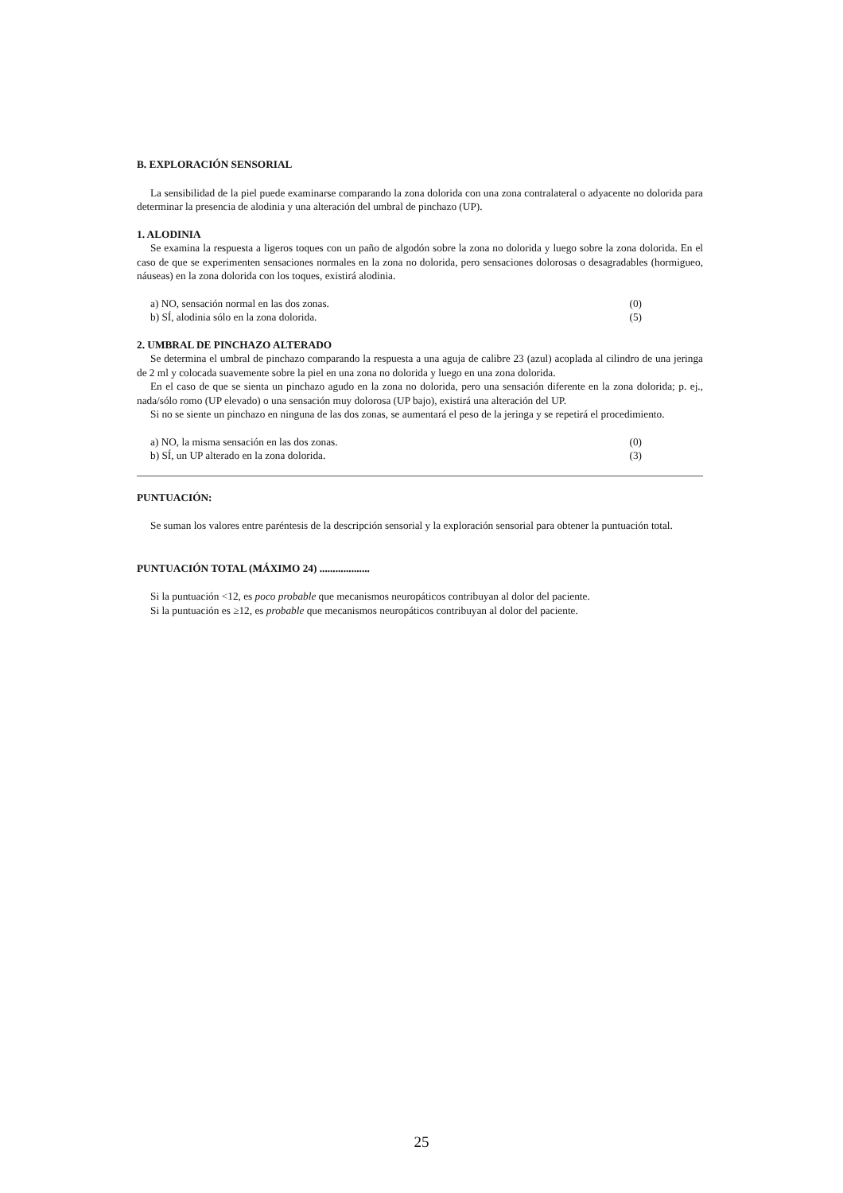B. EXPLORACIÓN SENSORIAL
La sensibilidad de la piel puede examinarse comparando la zona dolorida con una zona contralateral o adyacente no dolorida para determinar la presencia de alodinia y una alteración del umbral de pinchazo (UP).
1. ALODINIA
Se examina la respuesta a ligeros toques con un paño de algodón sobre la zona no dolorida y luego sobre la zona dolorida. En el caso de que se experimenten sensaciones normales en la zona no dolorida, pero sensaciones dolorosas o desagradables (hormigueo, náuseas) en la zona dolorida con los toques, existirá alodinia.
a) NO, sensación normal en las dos zonas. (0)
b) SÍ, alodinia sólo en la zona dolorida. (5)
2. UMBRAL DE PINCHAZO ALTERADO
Se determina el umbral de pinchazo comparando la respuesta a una aguja de calibre 23 (azul) acoplada al cilindro de una jeringa de 2 ml y colocada suavemente sobre la piel en una zona no dolorida y luego en una zona dolorida.
En el caso de que se sienta un pinchazo agudo en la zona no dolorida, pero una sensación diferente en la zona dolorida; p. ej., nada/sólo romo (UP elevado) o una sensación muy dolorosa (UP bajo), existirá una alteración del UP.
Si no se siente un pinchazo en ninguna de las dos zonas, se aumentará el peso de la jeringa y se repetirá el procedimiento.
a) NO, la misma sensación en las dos zonas. (0)
b) SÍ, un UP alterado en la zona dolorida. (3)
PUNTUACIÓN:
Se suman los valores entre paréntesis de la descripción sensorial y la exploración sensorial para obtener la puntuación total.
PUNTUACIÓN TOTAL (MÁXIMO 24) ...................
Si la puntuación <12, es poco probable que mecanismos neuropáticos contribuyan al dolor del paciente.
Si la puntuación es ≥12, es probable que mecanismos neuropáticos contribuyan al dolor del paciente.
25